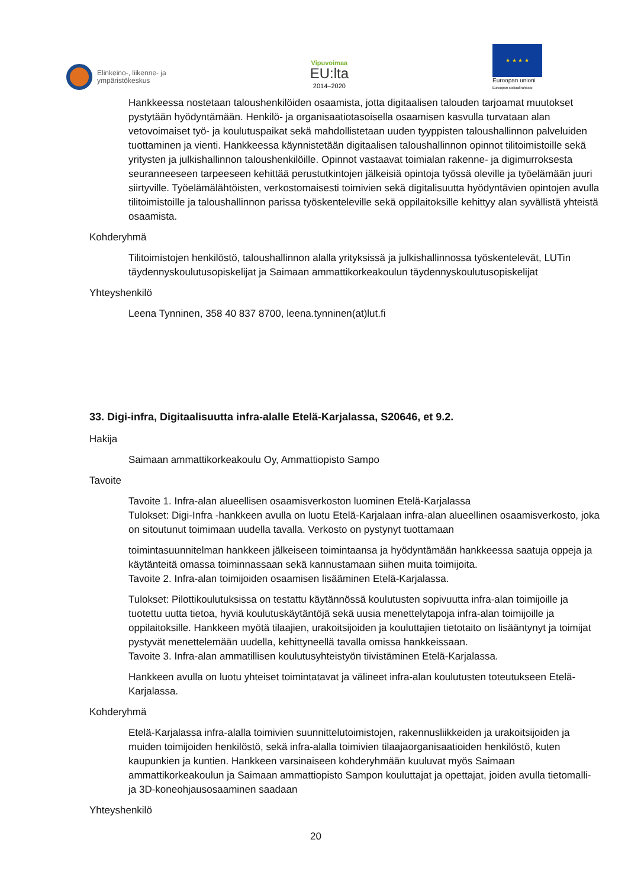Elinkeino-, liikenne- ja
ympäristökeskus
Vipuvoimaa
EU:lta
2014–2020
★ ★ ★ ★
Euroopan unioni
Euroopan sosiaalirahasto
Hankkeessa nostetaan taloushenkilöiden osaamista, jotta digitaalisen talouden tarjoamat muutokset pystytään hyödyntämään. Henkilö- ja organisaatiotasoisella osaamisen kasvulla turvataan alan vetovoimaiset työ- ja koulutuspaikat sekä mahdollistetaan uuden tyyppisten taloushallinnon palveluiden tuottaminen ja vienti. Hankkeessa käynnistetään digitaalisen taloushallinnon opinnot tilitoimistoille sekä yritysten ja julkishallinnon taloushenkilöille. Opinnot vastaavat toimialan rakenne- ja digimurroksesta seuranneeseen tarpeeseen kehittää perustutkintojen jälkeisiä opintoja työssä oleville ja työelämään juuri siirtyville. Työelämälähtöisten, verkostomaisesti toimivien sekä digitalisuutta hyödyntävien opintojen avulla tilitoimistoille ja taloushallinnon parissa työskenteleville sekä oppilaitoksille kehittyy alan syvällistä yhteistä osaamista.
Kohderyhmä
Tilitoimistojen henkilöstö, taloushallinnon alalla yrityksissä ja julkishallinnossa työskentelevät, LUTin täydennyskoulutusopiskelijat ja Saimaan ammattikorkeakoulun täydennyskoulutusopiskelijat
Yhteyshenkilö
Leena Tynninen, 358 40 837 8700, leena.tynninen(at)lut.fi
33. Digi-infra, Digitaalisuutta infra-alalle Etelä-Karjalassa, S20646, et 9.2.
Hakija
Saimaan ammattikorkeakoulu Oy, Ammattiopisto Sampo
Tavoite
Tavoite 1. Infra-alan alueellisen osaamisverkoston luominen Etelä-Karjalassa
Tulokset: Digi-Infra -hankkeen avulla on luotu Etelä-Karjalaan infra-alan alueellinen osaamisverkosto, joka on sitoutunut toimimaan uudella tavalla. Verkosto on pystynyt tuottamaan
toimintasuunnitelman hankkeen jälkeiseen toimintaansa ja hyödyntämään hankkeessa saatuja oppeja ja käytänteitä omassa toiminnassaan sekä kannustamaan siihen muita toimijoita.
Tavoite 2. Infra-alan toimijoiden osaamisen lisääminen Etelä-Karjalassa.
Tulokset: Pilottikoulutuksissa on testattu käytännössä koulutusten sopivuutta infra-alan toimijoille ja tuotettu uutta tietoa, hyviä koulutuskäytäntöjä sekä uusia menettelytapoja infra-alan toimijoille ja oppilaitoksille. Hankkeen myötä tilaajien, urakoitsijoiden ja kouluttajien tietotaito on lisääntynyt ja toimijat pystyvät menettelemään uudella, kehittyneellä tavalla omissa hankkeissaan.
Tavoite 3. Infra-alan ammatillisen koulutusyhteistyön tiivistäminen Etelä-Karjalassa.
Hankkeen avulla on luotu yhteiset toimintatavat ja välineet infra-alan koulutusten toteutukseen Etelä-Karjalassa.
Kohderyhmä
Etelä-Karjalassa infra-alalla toimivien suunnittelutoimistojen, rakennusliikkeiden ja urakoitsijoiden ja muiden toimijoiden henkilöstö, sekä infra-alalla toimivien tilaajaorganisaatioiden henkilöstö, kuten kaupunkien ja kuntien. Hankkeen varsinaiseen kohderyhmään kuuluvat myös Saimaan ammattikorkeakoulun ja Saimaan ammattiopisto Sampon kouluttajat ja opettajat, joiden avulla tietomalli- ja 3D-koneohjausosaaminen saadaan
Yhteyshenkilö
20